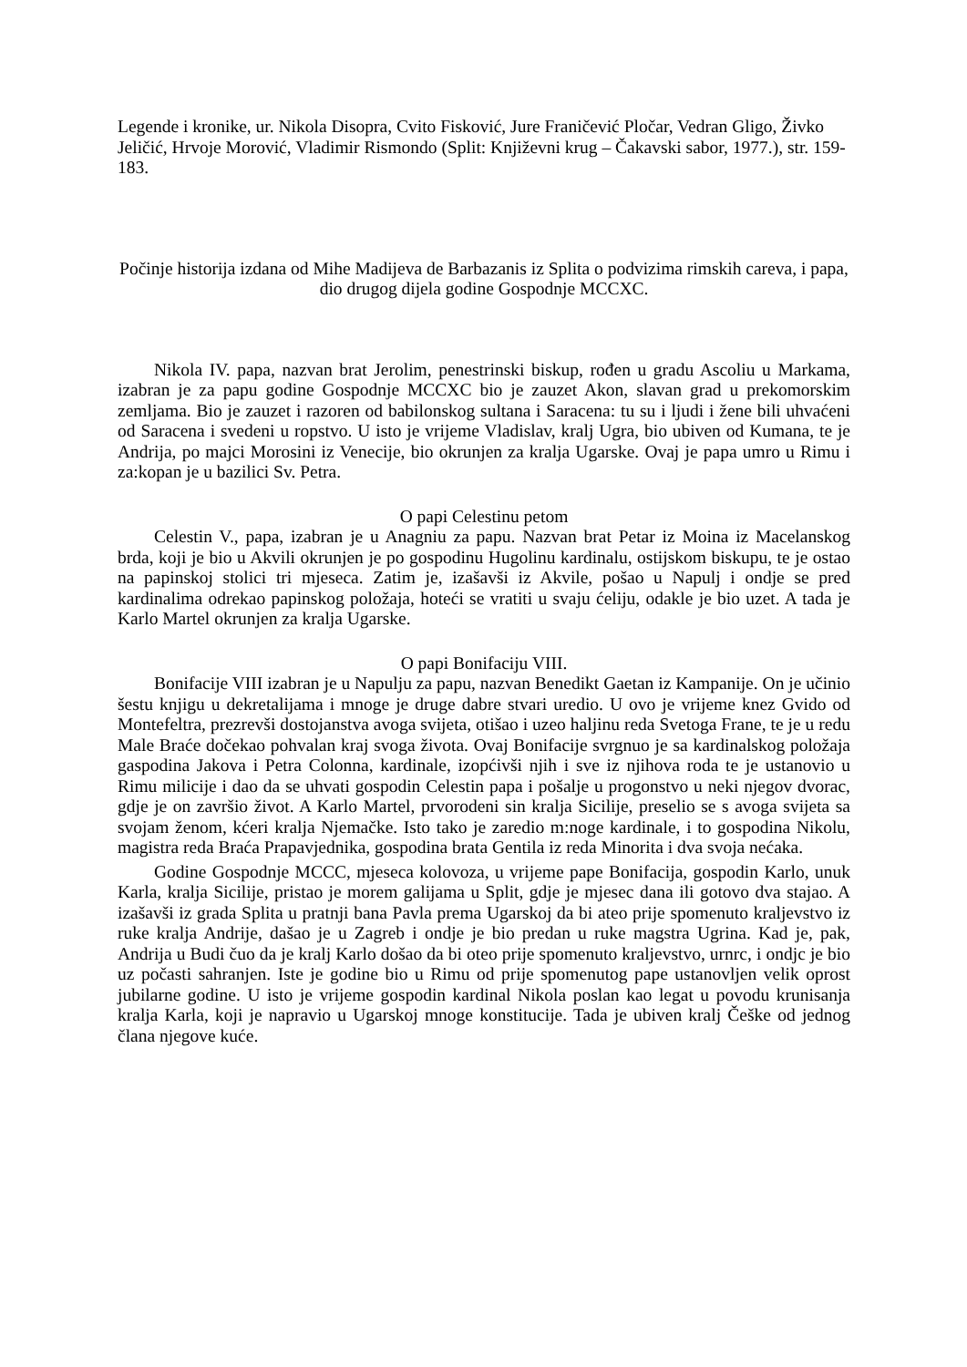Legende i kronike, ur. Nikola Disopra, Cvito Fisković, Jure Franičević Pločar, Vedran Gligo, Živko Jeličić, Hrvoje Morović, Vladimir Rismondo (Split: Književni krug – Čakavski sabor, 1977.), str. 159-183.
Počinje historija izdana od Mihe Madijeva de Barbazanis iz Splita o podvizima rimskih careva, i papa, dio drugog dijela godine Gospodnje MCCXC.
Nikola IV. papa, nazvan brat Jerolim, penestrinski biskup, rođen u gradu Ascoliu u Markama, izabran je za papu godine Gospodnje MCCXC bio je zauzet Akon, slavan grad u prekomorskim zemljama. Bio je zauzet i razoren od babilonskog sultana i Saracena: tu su i ljudi i žene bili uhvaćeni od Saracena i svedeni u ropstvo. U isto je vrijeme Vladislav, kralj Ugra, bio ubiven od Kumana, te je Andrija, po majci Morosini iz Venecije, bio okrunjen za kralja Ugarske. Ovaj je papa umro u Rimu i za:kopan je u bazilici Sv. Petra.
O papi Celestinu petom
Celestin V., papa, izabran je u Anagniu za papu. Nazvan brat Petar iz Moina iz Macelanskog brda, koji je bio u Akvili okrunjen je po gospodinu Hugolinu kardinalu, ostijskom biskupu, te je ostao na papinskoj stolici tri mjeseca. Zatim je, izašavši iz Akvile, pošao u Napulj i ondje se pred kardinalima odrekao papinskog položaja, hoteći se vratiti u svaju ćeliju, odakle je bio uzet. A tada je Karlo Martel okrunjen za kralja Ugarske.
O papi Bonifaciju VIII.
Bonifacije VIII izabran je u Napulju za papu, nazvan Benedikt Gaetan iz Kampanije. On je učinio šestu knjigu u dekretalijama i mnoge je druge dabre stvari uredio. U ovo je vrijeme knez Gvido od Montefeltra, prezrevši dostojanstva avoga svijeta, otišao i uzeo haljinu reda Svetoga Frane, te je u redu Male Braće dočekao pohvalan kraj svoga života. Ovaj Bonifacije svrgnuo je sa kardinalskog položaja gaspodina Jakova i Petra Colonna, kardinale, izopćivši njih i sve iz njihova roda te je ustanovio u Rimu milicije i dao da se uhvati gospodin Celestin papa i pošalje u progonstvo u neki njegov dvorac, gdje je on završio život. A Karlo Martel, prvorodeni sin kralja Sicilije, preselio se s avoga svijeta sa svojam ženom, kćeri kralja Njemačke. Isto tako je zaredio m:noge kardinale, i to gospodina Nikolu, magistra reda Braća Prapavjednika, gospodina brata Gentila iz reda Minorita i dva svoja nećaka.
Godine Gospodnje MCCC, mjeseca kolovoza, u vrijeme pape Bonifacija, gospodin Karlo, unuk Karla, kralja Sicilije, pristao je morem galijama u Split, gdje je mjesec dana ili gotovo dva stajao. A izašavši iz grada Splita u pratnji bana Pavla prema Ugarskoj da bi ateo prije spomenuto kraljevstvo iz ruke kralja Andrije, dašao je u Zagreb i ondje je bio predan u ruke magstra Ugrina. Kad je, pak, Andrija u Budi čuo da je kralj Karlo došao da bi oteo prije spomenuto kraljevstvo, urnrc, i ondjc je bio uz počasti sahranjen. Iste je godine bio u Rimu od prije spomenutog pape ustanovljen velik oprost jubilarne godine. U isto je vrijeme gospodin kardinal Nikola poslan kao legat u povodu krunisanja kralja Karla, koji je napravio u Ugarskoj mnoge konstitucije. Tada je ubiven kralj Češke od jednog člana njegove kuće.